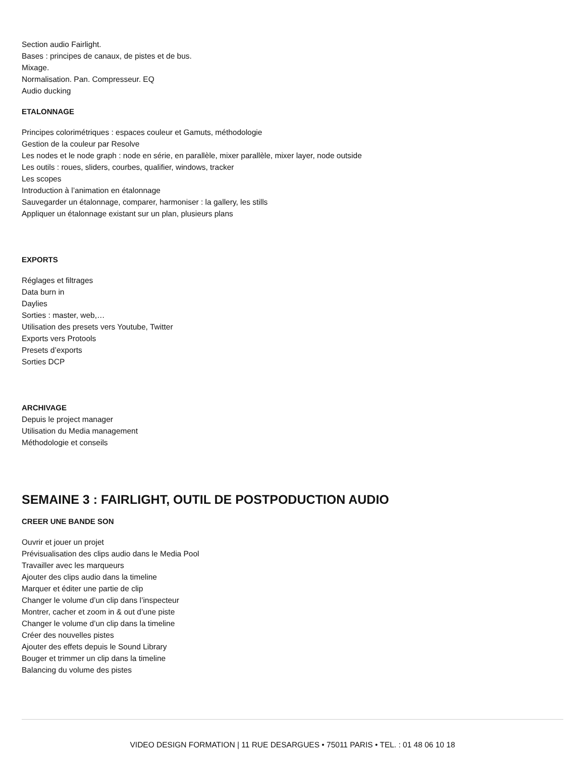Section audio Fairlight.
Bases : principes de canaux, de pistes et de bus.
Mixage.
Normalisation. Pan. Compresseur. EQ
Audio ducking
ETALONNAGE
Principes colorimétriques : espaces couleur et Gamuts, méthodologie
Gestion de la couleur par Resolve
Les nodes et le node graph : node en série, en parallèle, mixer parallèle, mixer layer, node outside
Les outils : roues, sliders, courbes, qualifier, windows, tracker
Les scopes
Introduction à l’animation en étalonnage
Sauvegarder un étalonnage, comparer, harmoniser : la gallery, les stills
Appliquer un étalonnage existant sur un plan, plusieurs plans
EXPORTS
Réglages et filtrages
Data burn in
Daylies
Sorties : master, web,…
Utilisation des presets vers Youtube, Twitter
Exports vers Protools
Presets d’exports
Sorties DCP
ARCHIVAGE
Depuis le project manager
Utilisation du Media management
Méthodologie et conseils
SEMAINE 3 : FAIRLIGHT, OUTIL DE POSTPODUCTION AUDIO
CREER UNE BANDE SON
Ouvrir et jouer un projet
Prévisualisation des clips audio dans le Media Pool
Travailler avec les marqueurs
Ajouter des clips audio dans la timeline
Marquer et éditer une partie de clip
Changer le volume d’un clip dans l’inspecteur
Montrer, cacher et zoom in & out d’une piste
Changer le volume d’un clip dans la timeline
Créer des nouvelles pistes
Ajouter des effets depuis le Sound Library
Bouger et trimmer un clip dans la timeline
Balancing du volume des pistes
VIDEO DESIGN FORMATION | 11 RUE DESARGUES • 75011 PARIS • TEL. : 01 48 06 10 18